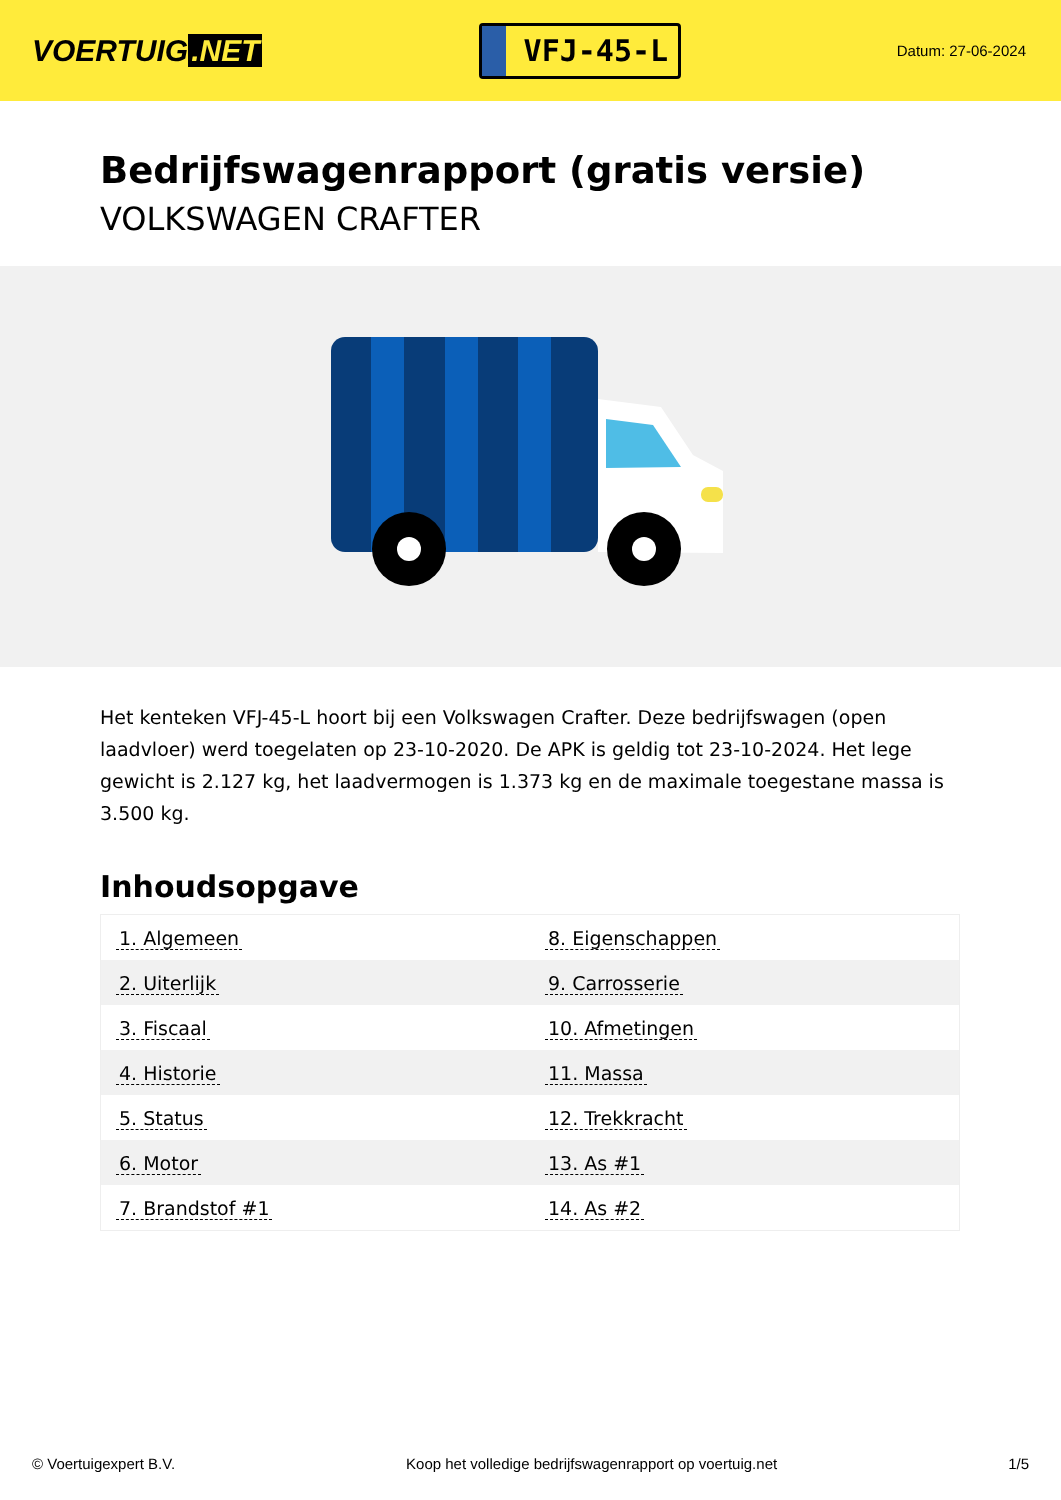VOERTUIG.NET
VFJ-45-L
Datum: 27-06-2024
Bedrijfswagenrapport (gratis versie)
VOLKSWAGEN CRAFTER
Het kenteken VFJ-45-L hoort bij een Volkswagen Crafter. Deze bedrijfswagen (open laadvloer) werd toegelaten op 23-10-2020. De APK is geldig tot 23-10-2024. Het lege gewicht is 2.127 kg, het laadvermogen is 1.373 kg en de maximale toegestane massa is 3.500 kg.
Inhoudsopgave
| 1. Algemeen | 8. Eigenschappen |
| 2. Uiterlijk | 9. Carrosserie |
| 3. Fiscaal | 10. Afmetingen |
| 4. Historie | 11. Massa |
| 5. Status | 12. Trekkracht |
| 6. Motor | 13. As #1 |
| 7. Brandstof #1 | 14. As #2 |
© Voertuigexpert B.V. Koop het volledige bedrijfswagenrapport op voertuig.net 1/5